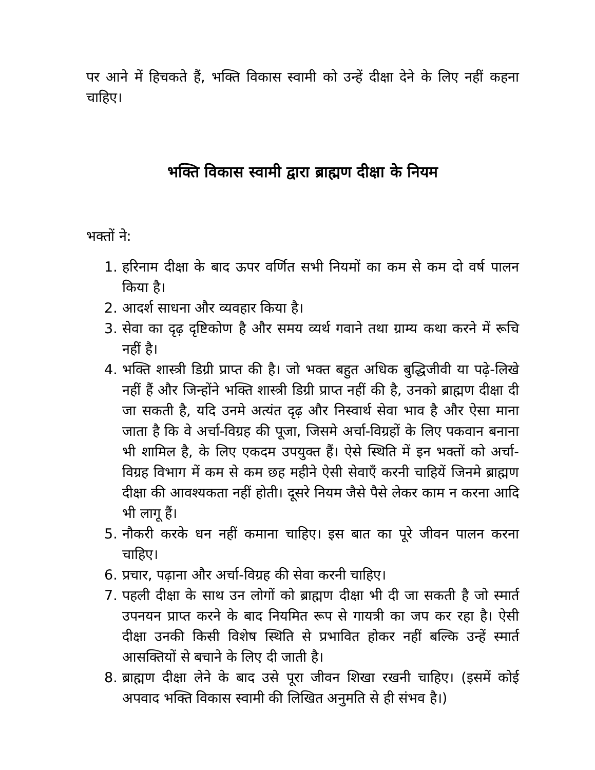पर आने में हिचकते हैं, भक्ति विकास स्वामी को उन्हें दीक्षा देने के लिए नहीं कहना चाहिए।
भक्ति विकास स्वामी द्वारा ब्राह्मण दीक्षा के नियम
भक्तों ने:
1. हरिनाम दीक्षा के बाद ऊपर वर्णित सभी नियमों का कम से कम दो वर्ष पालन किया है।
2. आदर्श साधना और व्यवहार किया है।
3. सेवा का दृढ़ दृष्टिकोण है और समय व्यर्थ गवाने तथा ग्राम्य कथा करने में रूचि नहीं है।
4. भक्ति शास्त्री डिग्री प्राप्त की है। जो भक्त बहुत अधिक बुद्धिजीवी या पढ़े-लिखे नहीं हैं और जिन्होंने भक्ति शास्त्री डिग्री प्राप्त नहीं की है, उनको ब्राह्मण दीक्षा दी जा सकती है, यदि उनमे अत्यंत दृढ़ और निस्वार्थ सेवा भाव है और ऐसा माना जाता है कि वे अर्चा-विग्रह की पूजा, जिसमे अर्चा-विग्रहों के लिए पकवान बनाना भी शामिल है, के लिए एकदम उपयुक्त हैं। ऐसे स्थिति में इन भक्तों को अर्चा-विग्रह विभाग में कम से कम छह महीने ऐसी सेवाएँ करनी चाहियें जिनमे ब्राह्मण दीक्षा की आवश्यकता नहीं होती। दूसरे नियम जैसे पैसे लेकर काम न करना आदि भी लागू हैं।
5. नौकरी करके धन नहीं कमाना चाहिए। इस बात का पूरे जीवन पालन करना चाहिए।
6. प्रचार, पढ़ाना और अर्चा-विग्रह की सेवा करनी चाहिए।
7. पहली दीक्षा के साथ उन लोगों को ब्राह्मण दीक्षा भी दी जा सकती है जो स्मार्त उपनयन प्राप्त करने के बाद नियमित रूप से गायत्री का जप कर रहा है। ऐसी दीक्षा उनकी किसी विशेष स्थिति से प्रभावित होकर नहीं बल्कि उन्हें स्मार्त आसक्तियों से बचाने के लिए दी जाती है।
8. ब्राह्मण दीक्षा लेने के बाद उसे पूरा जीवन शिखा रखनी चाहिए। (इसमें कोई अपवाद भक्ति विकास स्वामी की लिखित अनुमति से ही संभव है।)